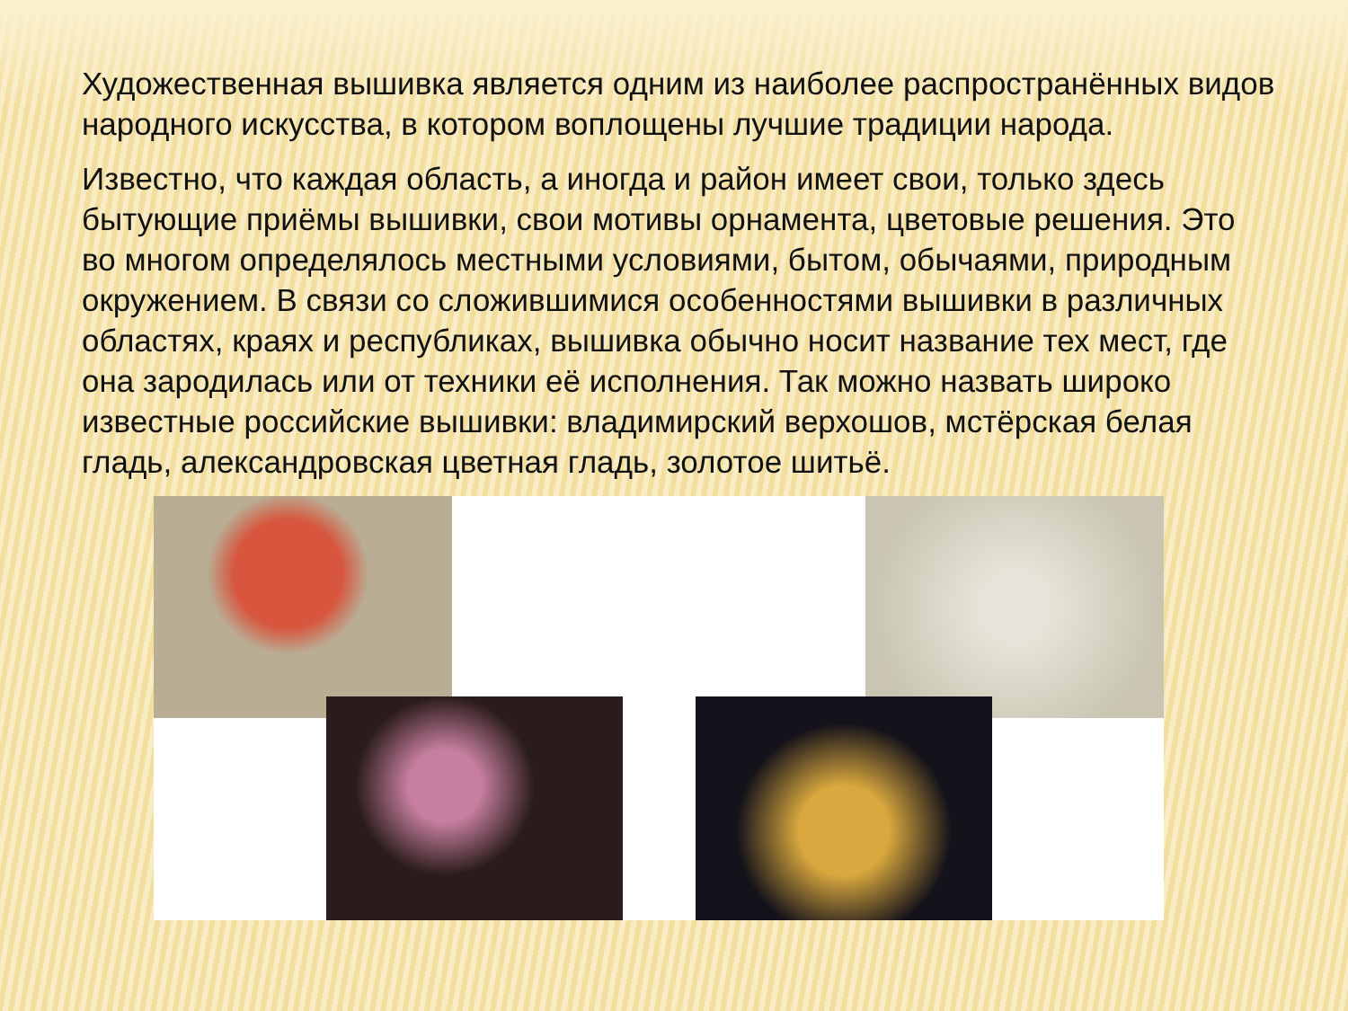Художественная вышивка является одним из наиболее распространённых видов народного искусства, в котором воплощены лучшие традиции народа.
Известно, что каждая область, а иногда и район имеет свои, только здесь бытующие приёмы вышивки, свои мотивы орнамента, цветовые решения. Это во многом определялось местными условиями, бытом, обычаями, природным окружением. В связи со сложившимися особенностями вышивки в различных областях, краях и республиках, вышивка обычно носит название тех мест, где она зародилась или от техники её исполнения. Так можно назвать широко известные российские вышивки: владимирский верхошов, мстёрская белая гладь, александровская цветная гладь, золотое шитьё.